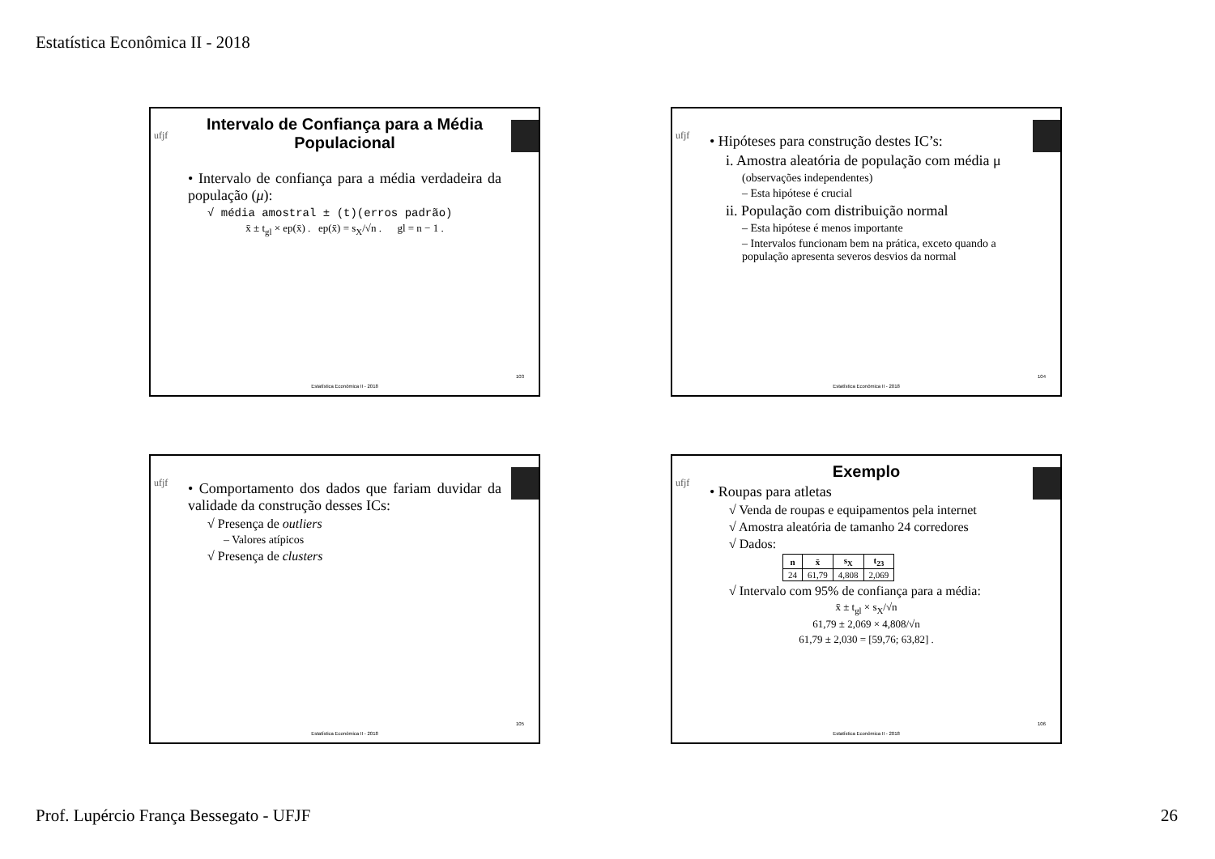Estatística Econômica II - 2018
ufjf
Intervalo de Confiança para a Média Populacional
• Intervalo de confiança para a média verdadeira da população (μ):
√ média amostral ± (t)(erros padrão)
x̄ ± t<sub>gl</sub> × ep(x̄) . ep(x̄) = s<sub>X</sub>/√n . gl = n − 1 .
103
Estatística Econômica II - 2018
ufjf
• Hipóteses para construção destes IC’s:
i. Amostra aleatória de população com média μ
(observações independentes)
– Esta hipótese é crucial
ii. População com distribuição normal
– Esta hipótese é menos importante
– Intervalos funcionam bem na prática, exceto quando a população apresenta severos desvios da normal
104
Estatística Econômica II - 2018
ufjf
• Comportamento dos dados que fariam duvidar da validade da construção desses ICs:
√ Presença de outliers
– Valores atípicos
√ Presença de clusters
105
Estatística Econômica II - 2018
ufjf
Exemplo
• Roupas para atletas
√ Venda de roupas e equipamentos pela internet
√ Amostra aleatória de tamanho 24 corredores
√ Dados:
| n | x̄ | s<sub>X</sub> | t<sub>23</sub> |
| --- | --- | --- | --- |
| 24 | 61,79 | 4,808 | 2,069 |
√ Intervalo com 95% de confiança para a média:
x̄ ± t<sub>gl</sub> × s<sub>X</sub>/√n
61,79 ± 2,069 × 4,808/√n
61,79 ± 2,030 = [59,76; 63,82] .
106
Estatística Econômica II - 2018
Prof. Lupércio França Bessegato - UFJF 26